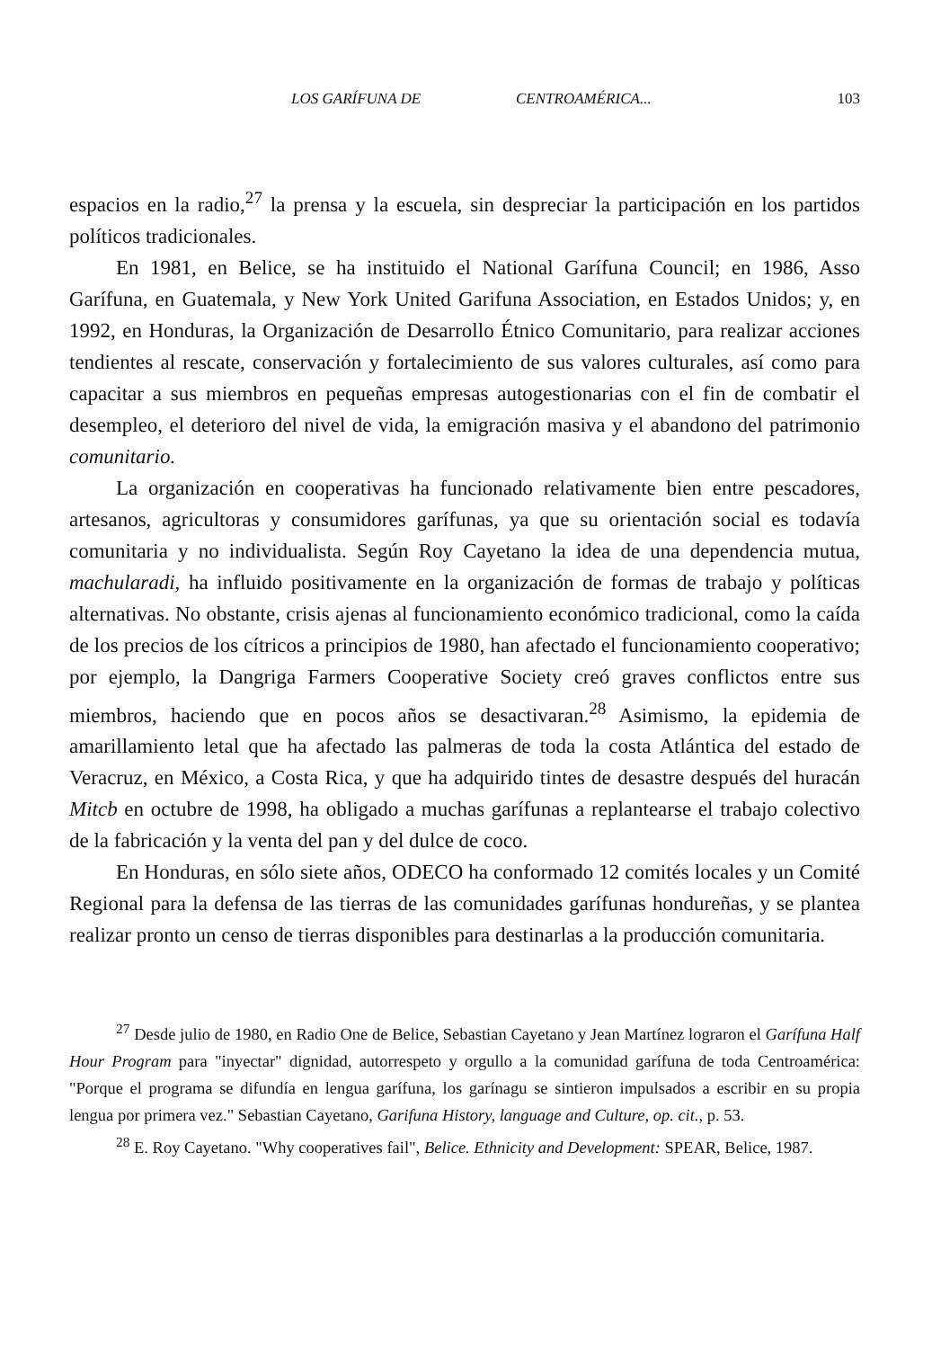LOS GARÍFUNA DE CENTROAMÉRICA... 103
espacios en la radio,<sup>27</sup> la prensa y la escuela, sin despreciar la participación en los partidos políticos tradicionales.
En 1981, en Belice, se ha instituido el National Garífuna Council; en 1986, Asso Garífuna, en Guatemala, y New York United Garifuna Association, en Estados Unidos; y, en 1992, en Honduras, la Organización de Desarrollo Étnico Comunitario, para realizar acciones tendientes al rescate, conservación y fortalecimiento de sus valores culturales, así como para capacitar a sus miembros en pequeñas empresas autogestionarias con el fin de combatir el desempleo, el deterioro del nivel de vida, la emigración masiva y el abandono del patrimonio comunitario.
La organización en cooperativas ha funcionado relativamente bien entre pescadores, artesanos, agricultoras y consumidores garífunas, ya que su orientación social es todavía comunitaria y no individualista. Según Roy Cayetano la idea de una dependencia mutua, machularadi, ha influido positivamente en la organización de formas de trabajo y políticas alternativas. No obstante, crisis ajenas al funcionamiento económico tradicional, como la caída de los precios de los cítricos a principios de 1980, han afectado el funcionamiento cooperativo; por ejemplo, la Dangriga Farmers Cooperative Society creó graves conflictos entre sus miembros, haciendo que en pocos años se desactivaran.<sup>28</sup> Asimismo, la epidemia de amarillamiento letal que ha afectado las palmeras de toda la costa Atlántica del estado de Veracruz, en México, a Costa Rica, y que ha adquirido tintes de desastre después del huracán Mitcb en octubre de 1998, ha obligado a muchas garífunas a replantearse el trabajo colectivo de la fabricación y la venta del pan y del dulce de coco.
En Honduras, en sólo siete años, ODECO ha conformado 12 comités locales y un Comité Regional para la defensa de las tierras de las comunidades garífunas hondureñas, y se plantea realizar pronto un censo de tierras disponibles para destinarlas a la producción comunitaria.
<sup>27</sup> Desde julio de 1980, en Radio One de Belice, Sebastian Cayetano y Jean Martínez lograron el Garífuna Half Hour Program para "inyectar" dignidad, autorrespeto y orgullo a la comunidad garífuna de toda Centroamérica: "Porque el programa se difundía en lengua garífuna, los garínagu se sintieron impulsados a escribir en su propia lengua por primera vez." Sebastian Cayetano, Garifuna History, language and Culture, op. cit., p. 53.
<sup>28</sup> E. Roy Cayetano. "Why cooperatives fail", Belice. Ethnicity and Development: SPEAR, Belice, 1987.